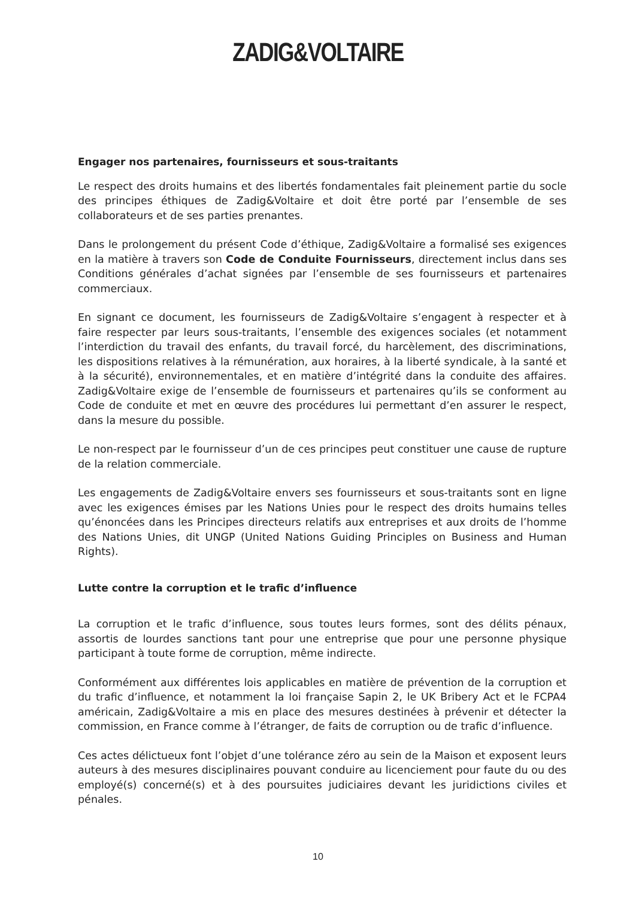ZADIG&VOLTAIRE
Engager nos partenaires, fournisseurs et sous-traitants
Le respect des droits humains et des libertés fondamentales fait pleinement partie du socle des principes éthiques de Zadig&Voltaire et doit être porté par l’ensemble de ses collaborateurs et de ses parties prenantes.
Dans le prolongement du présent Code d’éthique, Zadig&Voltaire a formalisé ses exigences en la matière à travers son Code de Conduite Fournisseurs, directement inclus dans ses Conditions générales d’achat signées par l’ensemble de ses fournisseurs et partenaires commerciaux.
En signant ce document, les fournisseurs de Zadig&Voltaire s’engagent à respecter et à faire respecter par leurs sous-traitants, l’ensemble des exigences sociales (et notamment l’interdiction du travail des enfants, du travail forcé, du harcèlement, des discriminations, les dispositions relatives à la rémunération, aux horaires, à la liberté syndicale, à la santé et à la sécurité), environnementales, et en matière d’intégrité dans la conduite des affaires. Zadig&Voltaire exige de l’ensemble de fournisseurs et partenaires qu’ils se conforment au Code de conduite et met en œuvre des procédures lui permettant d’en assurer le respect, dans la mesure du possible.
Le non-respect par le fournisseur d’un de ces principes peut constituer une cause de rupture de la relation commerciale.
Les engagements de Zadig&Voltaire envers ses fournisseurs et sous-traitants sont en ligne avec les exigences émises par les Nations Unies pour le respect des droits humains telles qu’énoncées dans les Principes directeurs relatifs aux entreprises et aux droits de l’homme des Nations Unies, dit UNGP (United Nations Guiding Principles on Business and Human Rights).
Lutte contre la corruption et le trafic d’influence
La corruption et le trafic d’influence, sous toutes leurs formes, sont des délits pénaux, assortis de lourdes sanctions tant pour une entreprise que pour une personne physique participant à toute forme de corruption, même indirecte.
Conformément aux différentes lois applicables en matière de prévention de la corruption et du trafic d’influence, et notamment la loi française Sapin 2, le UK Bribery Act et le FCPA4 américain, Zadig&Voltaire a mis en place des mesures destinées à prévenir et détecter la commission, en France comme à l’étranger, de faits de corruption ou de trafic d’influence.
Ces actes délictueux font l’objet d’une tolérance zéro au sein de la Maison et exposent leurs auteurs à des mesures disciplinaires pouvant conduire au licenciement pour faute du ou des employé(s) concerné(s) et à des poursuites judiciaires devant les juridictions civiles et pénales.
10